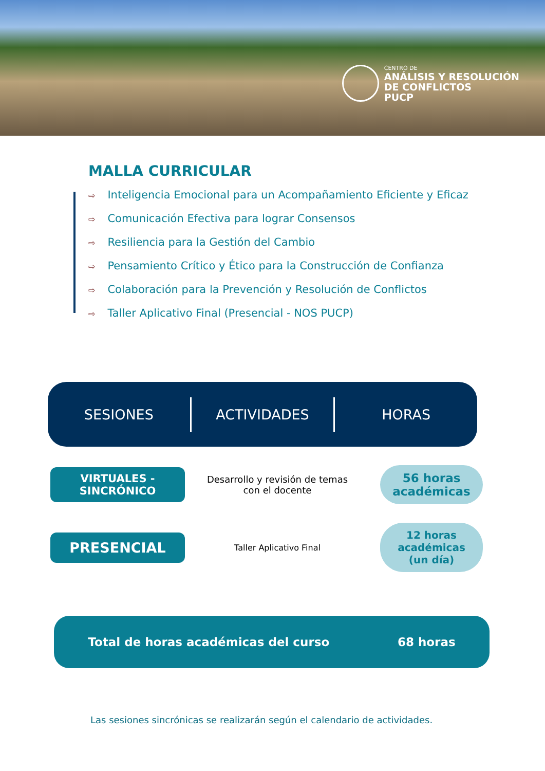CENTRO DE
ANÁLISIS Y RESOLUCIÓN
DE CONFLICTOS
PUCP
MALLA CURRICULAR
⇨ Inteligencia Emocional para un Acompañamiento Eficiente y Eficaz
⇨ Comunicación Efectiva para lograr Consensos
⇨ Resiliencia para la Gestión del Cambio
⇨ Pensamiento Crítico y Ético para la Construcción de Confianza
⇨ Colaboración para la Prevención y Resolución de Conflictos
⇨ Taller Aplicativo Final (Presencial - NOS PUCP)
SESIONES ACTIVIDADES HORAS
VIRTUALES -
SINCRÓNICO
Desarrollo y revisión de temas con el docente
56 horas
académicas
PRESENCIAL
Taller Aplicativo Final
12 horas
académicas
(un día)
Total de horas académicas del curso 68 horas
Las sesiones sincrónicas se realizarán según el calendario de actividades.